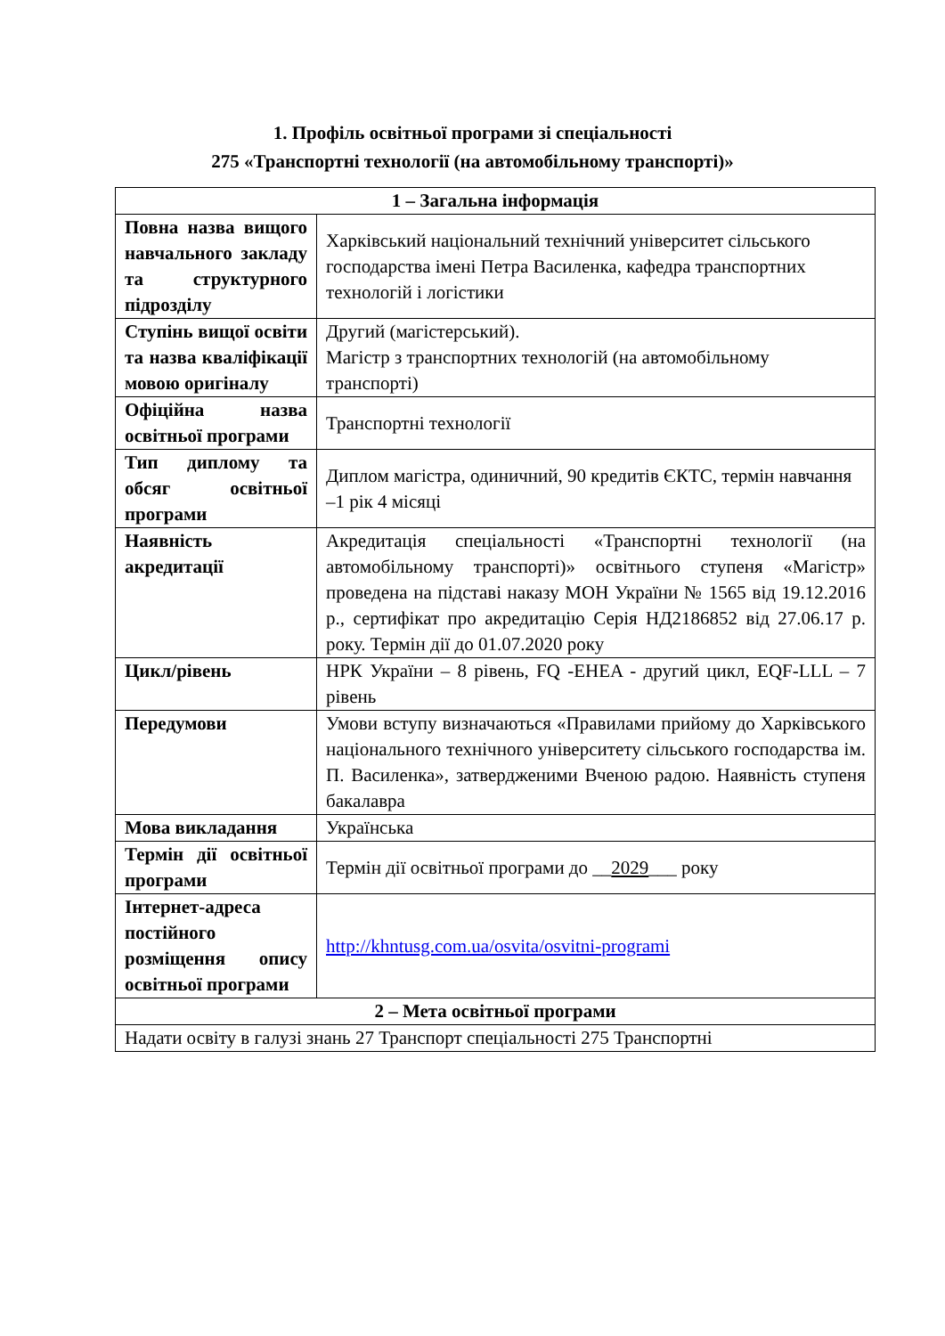1. Профіль освітньої програми зі спеціальності
275 «Транспортні технології (на автомобільному транспорті)»
| 1 – Загальна інформація | |
| --- | --- |
| Повна назва вищого навчального закладу та структурного підрозділу | Харківський національний технічний університет сільського господарства імені Петра Василенка, кафедра транспортних технологій і логістики |
| Ступінь вищої освіти та назва кваліфікації мовою оригіналу | Другий (магістерський). Магістр з транспортних технологій (на автомобільному транспорті) |
| Офіційна назва освітньої програми | Транспортні технології |
| Тип диплому та обсяг освітньої програми | Диплом магістра, одиничний, 90 кредитів ЄКТС, термін навчання –1 рік 4 місяці |
| Наявність акредитації | Акредитація спеціальності «Транспортні технології (на автомобільному транспорті)» освітнього ступеня «Магістр» проведена на підставі наказу МОН України № 1565 від 19.12.2016 р., сертифікат про акредитацію Серія НД2186852 від 27.06.17 р. року. Термін дії до 01.07.2020 року |
| Цикл/рівень | НРК України – 8 рівень, FQ -EHEA - другий цикл, EQF-LLL – 7 рівень |
| Передумови | Умови вступу визначаються «Правилами прийому до Харківського національного технічного університету сільського господарства ім. П. Василенка», затвердженими Вченою радою. Наявність ступеня бакалавра |
| Мова викладання | Українська |
| Термін дії освітньої програми | Термін дії освітньої програми до __ 2029 ___ року |
| Інтернет-адреса постійного розміщення опису освітньої програми | http://khntusg.com.ua/osvita/osvitni-programi |
| 2 – Мета освітньої програми | |
| Надати освіту в галузі знань 27 Транспорт спеціальності 275 Транспортні | |